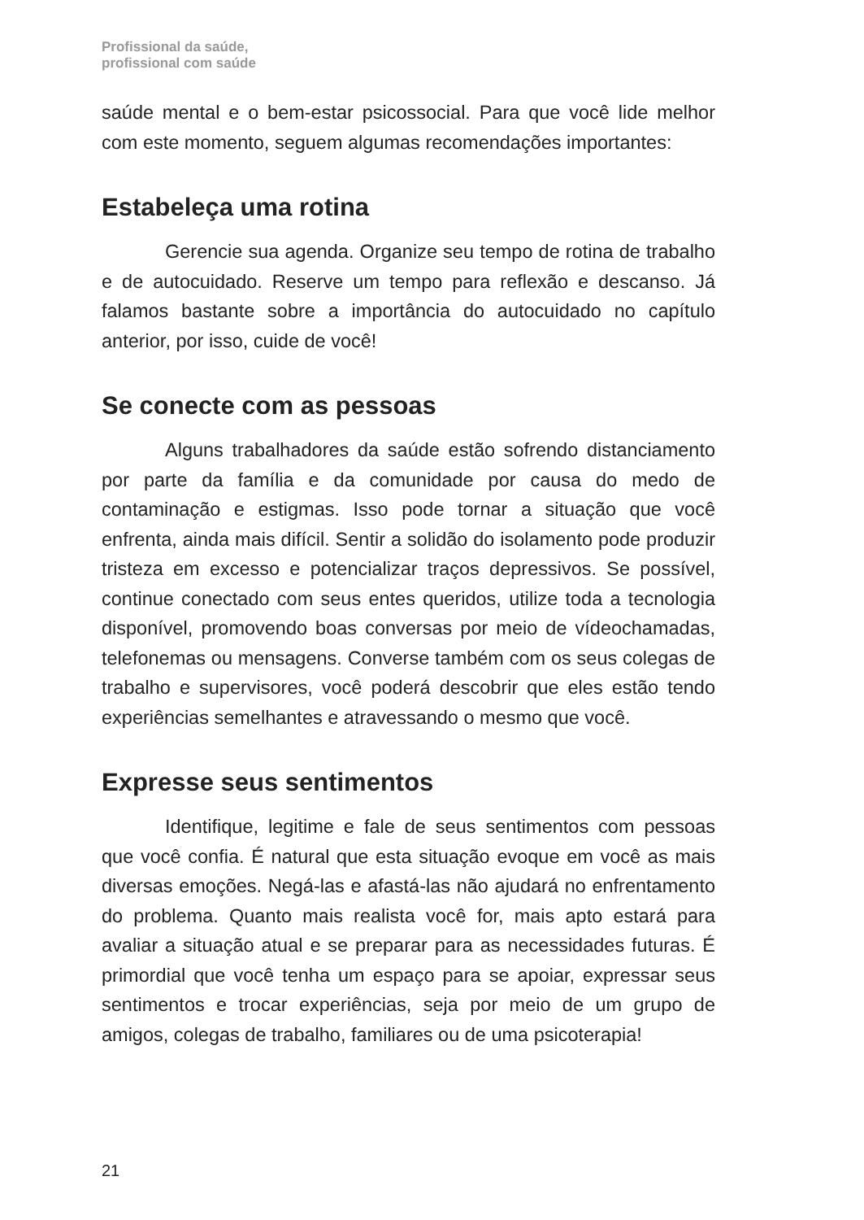Profissional da saúde,
profissional com saúde
saúde mental e o bem-estar psicossocial. Para que você lide melhor com este momento, seguem algumas recomendações importantes:
Estabeleça uma rotina
Gerencie sua agenda. Organize seu tempo de rotina de trabalho e de autocuidado. Reserve um tempo para reflexão e descanso. Já falamos bastante sobre a importância do autocuidado no capítulo anterior, por isso, cuide de você!
Se conecte com as pessoas
Alguns trabalhadores da saúde estão sofrendo distanciamento por parte da família e da comunidade por causa do medo de contaminação e estigmas. Isso pode tornar a situação que você enfrenta, ainda mais difícil. Sentir a solidão do isolamento pode produzir tristeza em excesso e potencializar traços depressivos. Se possível, continue conectado com seus entes queridos, utilize toda a tecnologia disponível, promovendo boas conversas por meio de vídeochamadas, telefonemas ou mensagens. Converse também com os seus colegas de trabalho e supervisores, você poderá descobrir que eles estão tendo experiências semelhantes e atravessando o mesmo que você.
Expresse seus sentimentos
Identifique, legitime e fale de seus sentimentos com pessoas que você confia. É natural que esta situação evoque em você as mais diversas emoções. Negá-las e afastá-las não ajudará no enfrentamento do problema. Quanto mais realista você for, mais apto estará para avaliar a situação atual e se preparar para as necessidades futuras. É primordial que você tenha um espaço para se apoiar, expressar seus sentimentos e trocar experiências, seja por meio de um grupo de amigos, colegas de trabalho, familiares ou de uma psicoterapia!
21